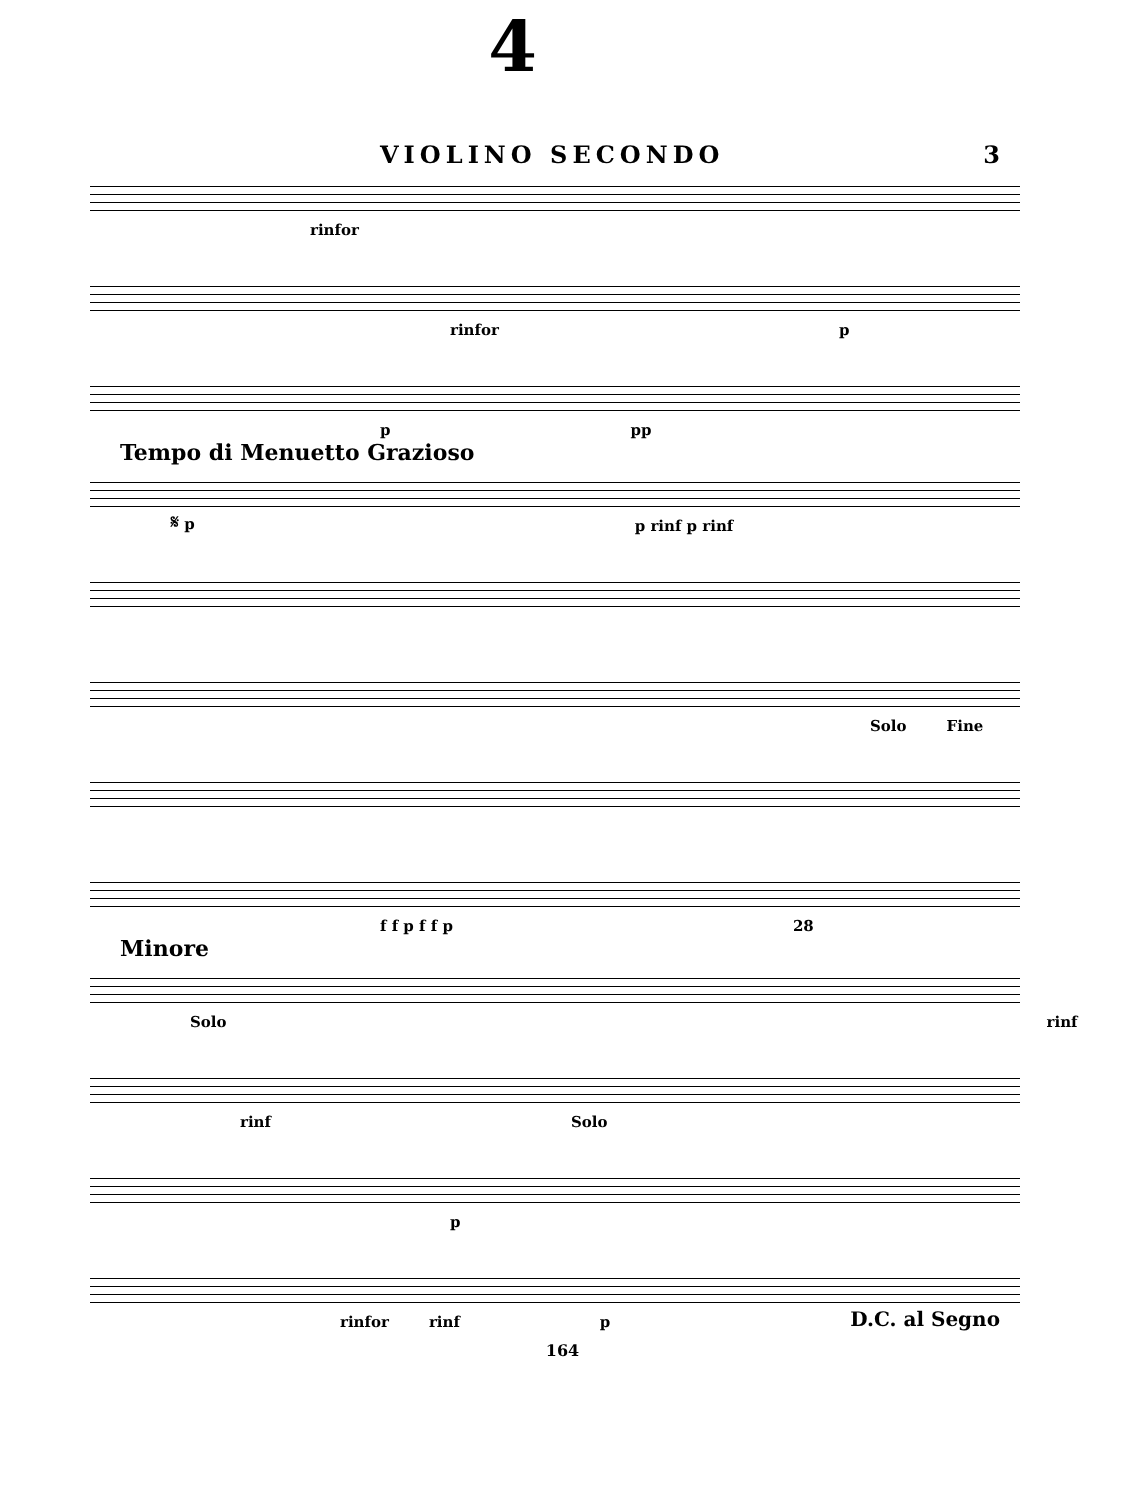4
VIOLINO SECONDO 3
rinfor
rinfor p
p pp
Tempo di Menuetto Grazioso
𝄋 p p rinf p rinf
Solo Fine
f f p f f p 28
Minore
Solo rinf
rinf Solo
p
rinfor rinf p D.C. al Segno
164